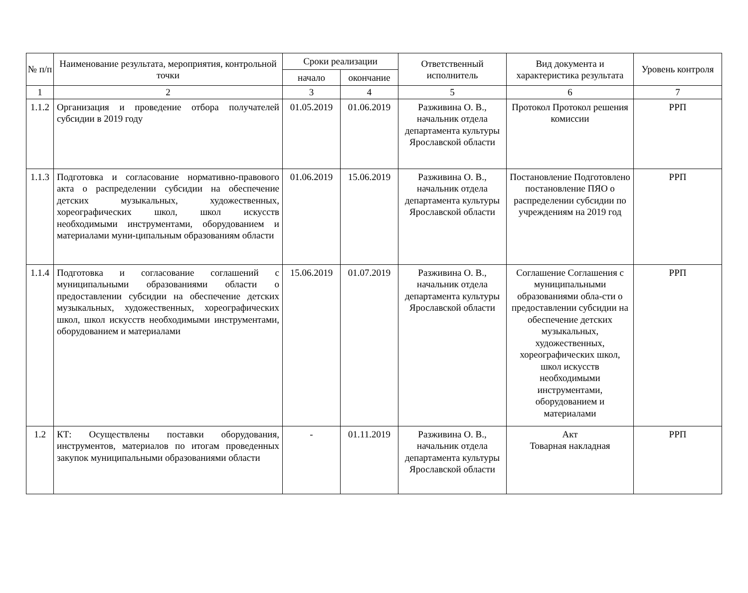| № п/п | Наименование результата, мероприятия, контрольной точки | Сроки реализации | | Ответственный исполнитель | Вид документа и характеристика результата | Уровень контроля |
| --- | --- | --- | --- | --- | --- | --- |
| | | начало | окончание | | | |
| 1 | 2 | 3 | 4 | 5 | 6 | 7 |
| 1.1.2 | Организация и проведение отбора получателей субсидии в 2019 году | 01.05.2019 | 01.06.2019 | Разживина О. В., начальник отдела департамента культуры Ярославской области | Протокол Протокол решения комиссии | РРП |
| 1.1.3 | Подготовка и согласование нормативно-правового акта о распределении субсидии на обеспечение детских музыкальных, художественных, хореографических школ, школ искусств необходимыми инструментами, оборудованием и материалами муни-ципальным образованиям области | 01.06.2019 | 15.06.2019 | Разживина О. В., начальник отдела департамента культуры Ярославской области | Постановление Подготовлено постановление ПЯО о распределении субсидии по учреждениям на 2019 год | РРП |
| 1.1.4 | Подготовка и согласование соглашений с муниципальными образованиями области о предоставлении субсидии на обеспечение детских музыкальных, художественных, хореографических школ, школ искусств необходимыми инструментами, оборудованием и материалами | 15.06.2019 | 01.07.2019 | Разживина О. В., начальник отдела департамента культуры Ярославской области | Соглашение Соглашения с муниципальными образованиями обла-сти о предоставлении субсидии на обеспечение детских музыкальных, художественных, хореографических школ, школ искусств необходимыми инструментами, оборудованием и материалами | РРП |
| 1.2 | КТ: Осуществлены поставки оборудования, инструментов, материалов по итогам проведенных закупок муниципальными образованиями области | - | 01.11.2019 | Разживина О. В., начальник отдела департамента культуры Ярославской области | Акт Товарная накладная | РРП |